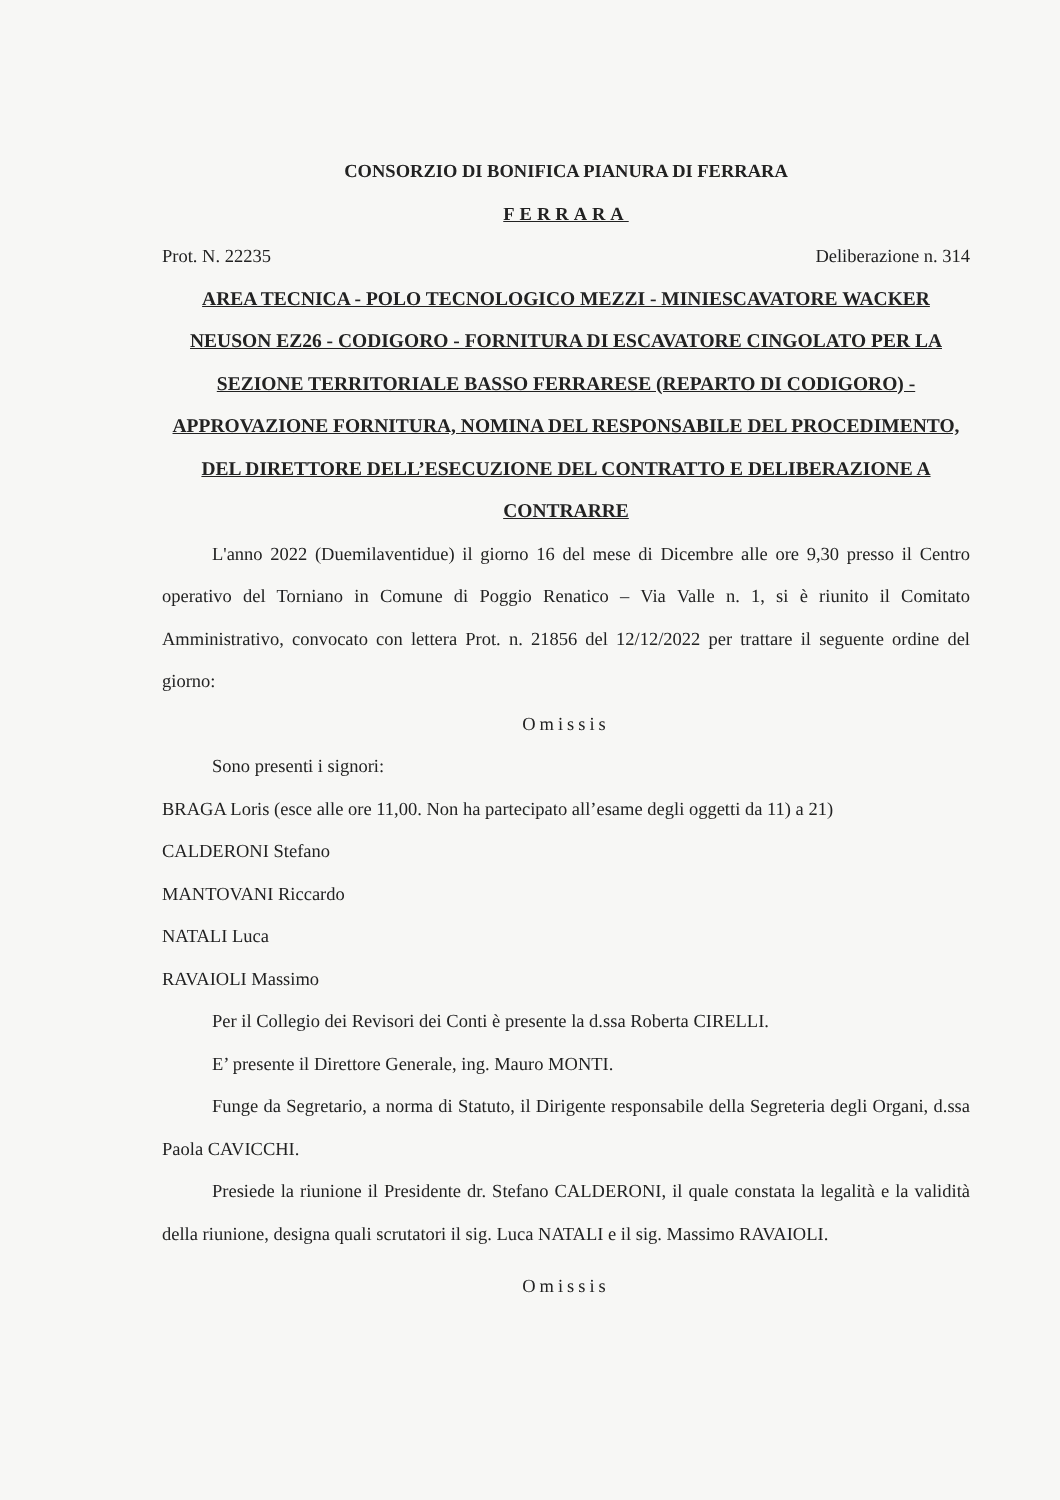CONSORZIO DI BONIFICA PIANURA DI FERRARA
FERRARA
Prot. N. 22235 Deliberazione n. 314
AREA TECNICA - POLO TECNOLOGICO MEZZI - MINIESCAVATORE WACKER NEUSON EZ26 - CODIGORO - FORNITURA DI ESCAVATORE CINGOLATO PER LA SEZIONE TERRITORIALE BASSO FERRARESE (REPARTO DI CODIGORO) - APPROVAZIONE FORNITURA, NOMINA DEL RESPONSABILE DEL PROCEDIMENTO, DEL DIRETTORE DELL’ESECUZIONE DEL CONTRATTO E DELIBERAZIONE A CONTRARRE
L'anno 2022 (Duemilaventidue) il giorno 16 del mese di Dicembre alle ore 9,30 presso il Centro operativo del Torniano in Comune di Poggio Renatico – Via Valle n. 1, si è riunito il Comitato Amministrativo, convocato con lettera Prot. n. 21856 del 12/12/2022 per trattare il seguente ordine del giorno:
Omissis
Sono presenti i signori:
BRAGA Loris (esce alle ore 11,00. Non ha partecipato all’esame degli oggetti da 11) a 21)
CALDERONI Stefano
MANTOVANI Riccardo
NATALI Luca
RAVAIOLI Massimo
Per il Collegio dei Revisori dei Conti è presente la d.ssa Roberta CIRELLI.
E’ presente il Direttore Generale, ing. Mauro MONTI.
Funge da Segretario, a norma di Statuto, il Dirigente responsabile della Segreteria degli Organi, d.ssa Paola CAVICCHI.
Presiede la riunione il Presidente dr. Stefano CALDERONI, il quale constata la legalità e la validità della riunione, designa quali scrutatori il sig. Luca NATALI e il sig. Massimo RAVAIOLI.
Omissis